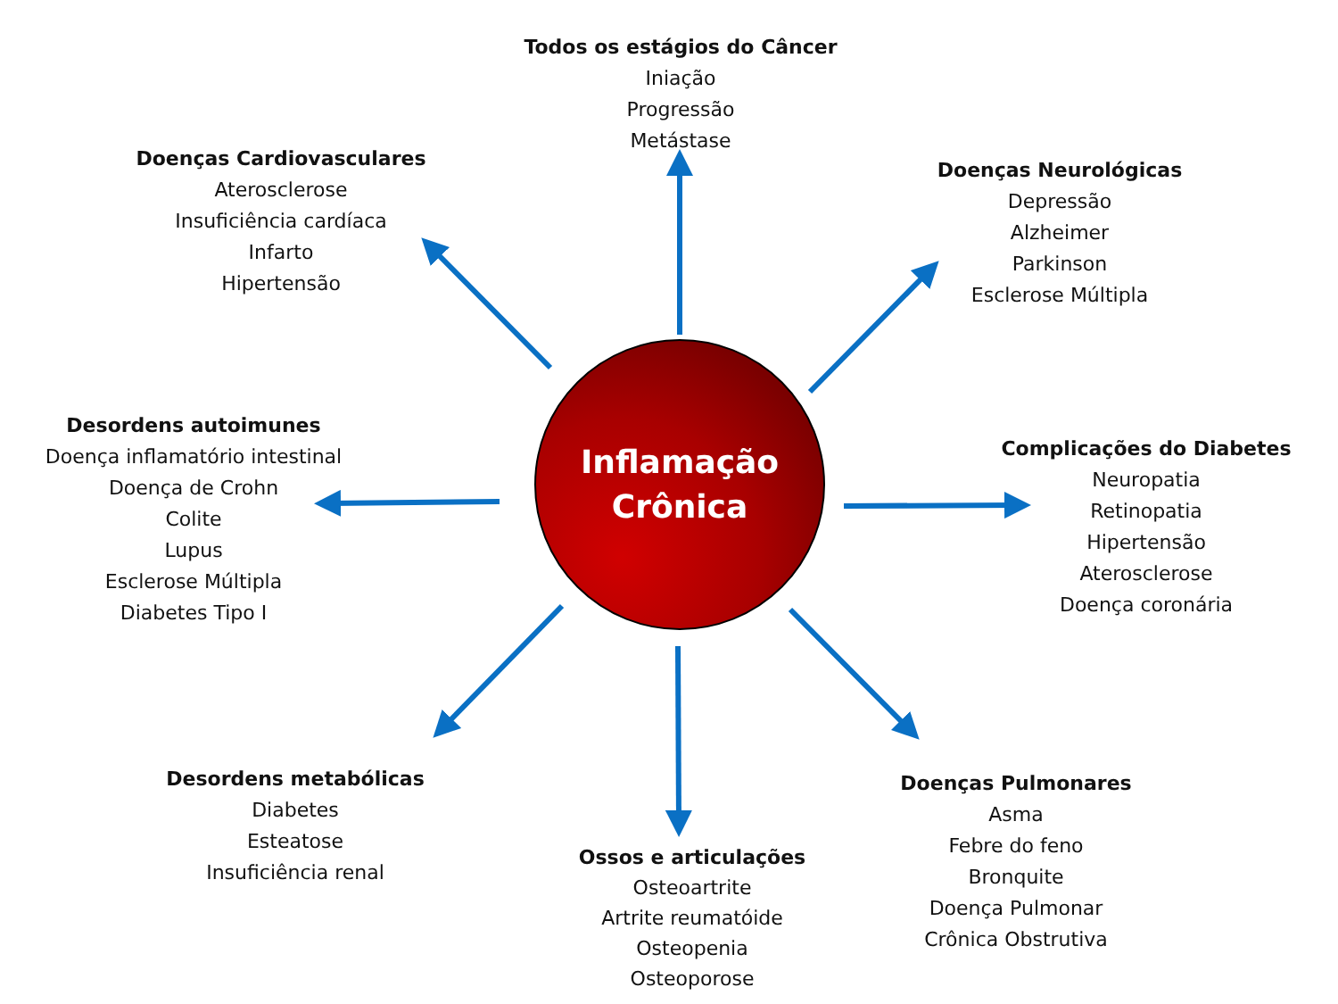Doenças Cardiovasculares
Aterosclerose
Insuficiência cardíaca
Infarto
Hipertensão
Todos os estágios do Câncer
Iniação
Progressão
Metástase
Doenças Neurológicas
Depressão
Alzheimer
Parkinson
Esclerose Múltipla
Desordens autoimunes
Doença inflamatório intestinal
Doença de Crohn
Colite
Lupus
Esclerose Múltipla
Diabetes Tipo I
Inflamação
Crônica
Complicações do Diabetes
Neuropatia
Retinopatia
Hipertensão
Aterosclerose
Doença coronária
Desordens metabólicas
Diabetes
Esteatose
Insuficiência renal
Ossos e articulações
Osteoartrite
Artrite reumatóide
Osteopenia
Osteoporose
Doenças Pulmonares
Asma
Febre do feno
Bronquite
Doença Pulmonar
Crônica Obstrutiva